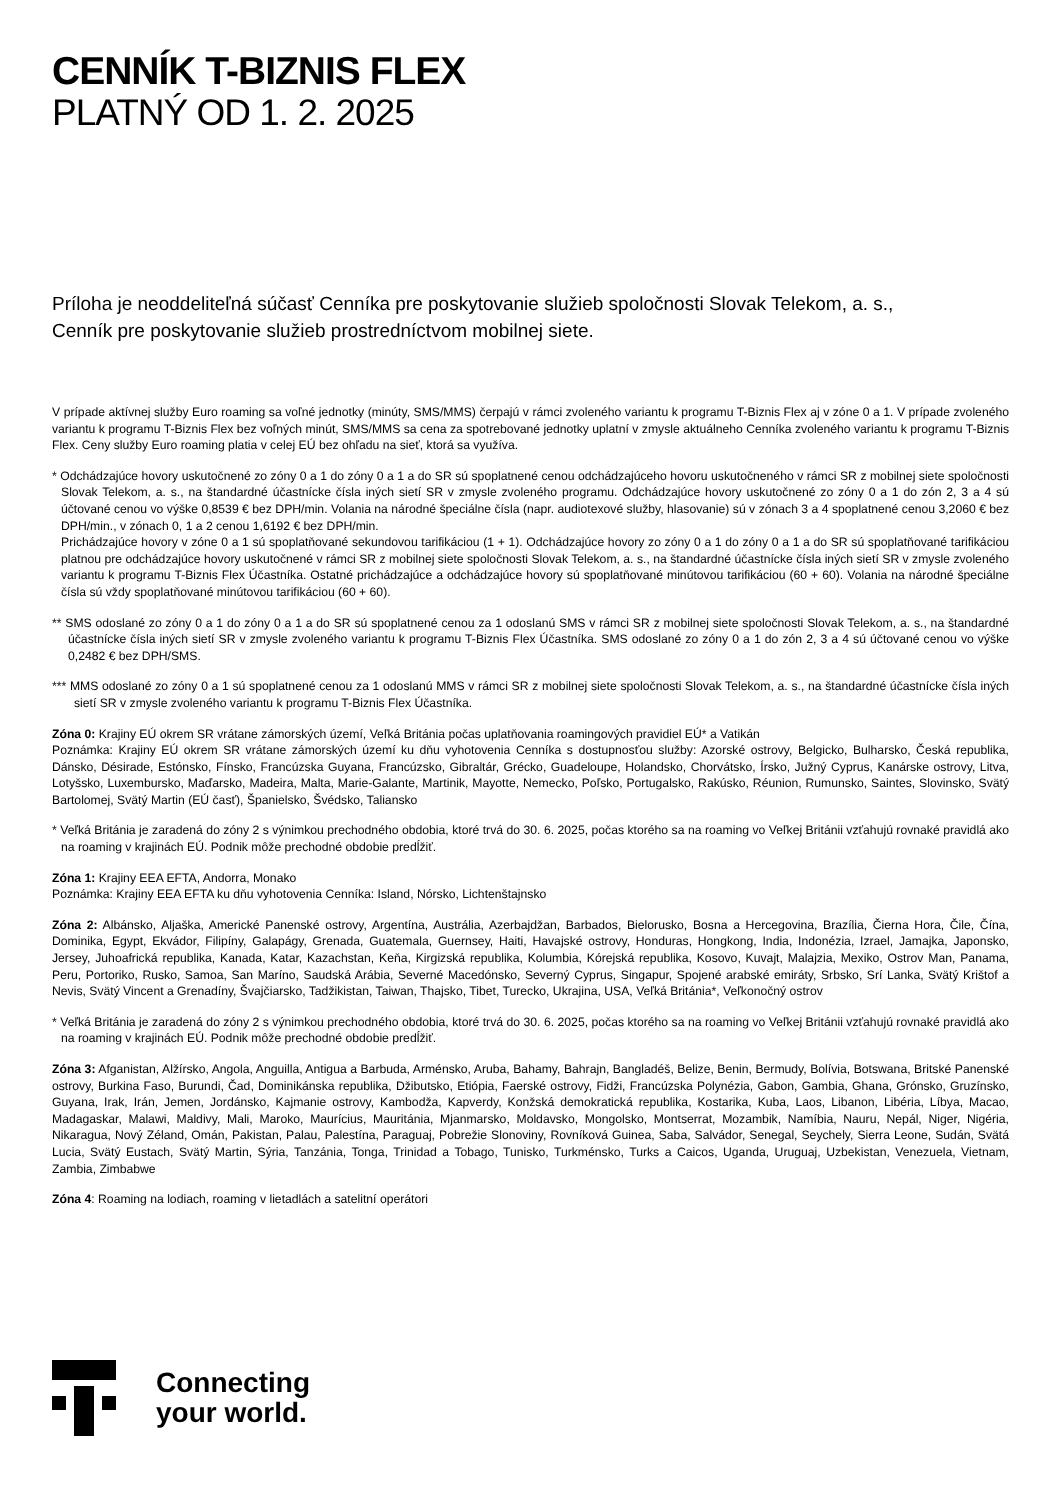CENNÍK T-BIZNIS FLEX
PLATNÝ OD 1. 2. 2025
Príloha je neoddeliteľná súčasť Cenníka pre poskytovanie služieb spoločnosti Slovak Telekom, a. s.,
Cenník pre poskytovanie služieb prostredníctvom mobilnej siete.
V prípade aktívnej služby Euro roaming sa voľné jednotky (minúty, SMS/MMS) čerpajú v rámci zvoleného variantu k programu T-Biznis Flex aj v zóne 0 a 1. V prípade zvoleného variantu k programu T-Biznis Flex bez voľných minút, SMS/MMS sa cena za spotrebované jednotky uplatní v zmysle aktuálneho Cenníka zvoleného variantu k programu T-Biznis Flex. Ceny služby Euro roaming platia v celej EÚ bez ohľadu na sieť, ktorá sa využíva.
* Odchádzajúce hovory uskutočnené zo zóny 0 a 1 do zóny 0 a 1 a do SR sú spoplatnené cenou odchádzajúceho hovoru uskutočneného v rámci SR z mobilnej siete spoločnosti Slovak Telekom, a. s., na štandardné účastnícke čísla iných sietí SR v zmysle zvoleného programu. Odchádzajúce hovory uskutočnené zo zóny 0 a 1 do zón 2, 3 a 4 sú účtované cenou vo výške 0,8539 € bez DPH/min. Volania na národné špeciálne čísla (napr. audiotexové služby, hlasovanie) sú v zónach 3 a 4 spoplatnené cenou 3,2060 € bez DPH/min., v zónach 0, 1 a 2 cenou 1,6192 € bez DPH/min.
Prichádzajúce hovory v zóne 0 a 1 sú spoplatňované sekundovou tarifikáciou (1 + 1). Odchádzajúce hovory zo zóny 0 a 1 do zóny 0 a 1 a do SR sú spoplatňované tarifikáciou platnou pre odchádzajúce hovory uskutočnené v rámci SR z mobilnej siete spoločnosti Slovak Telekom, a. s., na štandardné účastnícke čísla iných sietí SR v zmysle zvoleného variantu k programu T-Biznis Flex Účastníka. Ostatné prichádzajúce a odchádzajúce hovory sú spoplatňované minútovou tarifikáciou (60 + 60). Volania na národné špeciálne čísla sú vždy spoplatňované minútovou tarifikáciou (60 + 60).
** SMS odoslané zo zóny 0 a 1 do zóny 0 a 1 a do SR sú spoplatnené cenou za 1 odoslanú SMS v rámci SR z mobilnej siete spoločnosti Slovak Telekom, a. s., na štandardné účastnícke čísla iných sietí SR v zmysle zvoleného variantu k programu T-Biznis Flex Účastníka. SMS odoslané zo zóny 0 a 1 do zón 2, 3 a 4 sú účtované cenou vo výške 0,2482 € bez DPH/SMS.
*** MMS odoslané zo zóny 0 a 1 sú spoplatnené cenou za 1 odoslanú MMS v rámci SR z mobilnej siete spoločnosti Slovak Telekom, a. s., na štandardné účastnícke čísla iných sietí SR v zmysle zvoleného variantu k programu T-Biznis Flex Účastníka.
Zóna 0: Krajiny EÚ okrem SR vrátane zámorských území, Veľká Británia počas uplatňovania roamingových pravidiel EÚ* a Vatikán
Poznámka: Krajiny EÚ okrem SR vrátane zámorských území ku dňu vyhotovenia Cenníka s dostupnosťou služby: Azorské ostrovy, Belgicko, Bulharsko, Česká republika, Dánsko, Désirade, Estónsko, Fínsko, Francúzska Guyana, Francúzsko, Gibraltár, Grécko, Guadeloupe, Holandsko, Chorvátsko, Írsko, Južný Cyprus, Kanárske ostrovy, Litva, Lotyšsko, Luxembursko, Maďarsko, Madeira, Malta, Marie-Galante, Martinik, Mayotte, Nemecko, Poľsko, Portugalsko, Rakúsko, Réunion, Rumunsko, Saintes, Slovinsko, Svätý Bartolomej, Svätý Martin (EÚ časť), Španielsko, Švédsko, Taliansko
* Veľká Británia je zaradená do zóny 2 s výnimkou prechodného obdobia, ktoré trvá do 30. 6. 2025, počas ktorého sa na roaming vo Veľkej Británii vzťahujú rovnaké pravidlá ako na roaming v krajinách EÚ. Podnik môže prechodné obdobie predĺžiť.
Zóna 1: Krajiny EEA EFTA, Andorra, Monako
Poznámka: Krajiny EEA EFTA ku dňu vyhotovenia Cenníka: Island, Nórsko, Lichtenštajnsko
Zóna 2: Albánsko, Aljaška, Americké Panenské ostrovy, Argentína, Austrália, Azerbajdžan, Barbados, Bielorusko, Bosna a Hercegovina, Brazília, Čierna Hora, Čile, Čína, Dominika, Egypt, Ekvádor, Filipíny, Galapágy, Grenada, Guatemala, Guernsey, Haiti, Havajské ostrovy, Honduras, Hongkong, India, Indonézia, Izrael, Jamajka, Japonsko, Jersey, Juhoafrická republika, Kanada, Katar, Kazachstan, Keňa, Kirgizská republika, Kolumbia, Kórejská republika, Kosovo, Kuvajt, Malajzia, Mexiko, Ostrov Man, Panama, Peru, Portoriko, Rusko, Samoa, San Maríno, Saudská Arábia, Severné Macedónsko, Severný Cyprus, Singapur, Spojené arabské emiráty, Srbsko, Srí Lanka, Svätý Krištof a Nevis, Svätý Vincent a Grenadíny, Švajčiarsko, Tadžikistan, Taiwan, Thajsko, Tibet, Turecko, Ukrajina, USA, Veľká Británia*, Veľkonočný ostrov
* Veľká Británia je zaradená do zóny 2 s výnimkou prechodného obdobia, ktoré trvá do 30. 6. 2025, počas ktorého sa na roaming vo Veľkej Británii vzťahujú rovnaké pravidlá ako na roaming v krajinách EÚ. Podnik môže prechodné obdobie predĺžiť.
Zóna 3: Afganistan, Alžírsko, Angola, Anguilla, Antigua a Barbuda, Arménsko, Aruba, Bahamy, Bahrajn, Bangladéš, Belize, Benin, Bermudy, Bolívia, Botswana, Britské Panenské ostrovy, Burkina Faso, Burundi, Čad, Dominikánska republika, Džibutsko, Etiópia, Faerské ostrovy, Fidži, Francúzska Polynézia, Gabon, Gambia, Ghana, Grónsko, Gruzínsko, Guyana, Irak, Irán, Jemen, Jordánsko, Kajmanie ostrovy, Kambodža, Kapverdy, Konžská demokratická republika, Kostarika, Kuba, Laos, Libanon, Libéria, Líbya, Macao, Madagaskar, Malawi, Maldivy, Mali, Maroko, Maurícius, Mauritánia, Mjanmarsko, Moldavsko, Mongolsko, Montserrat, Mozambik, Namíbia, Nauru, Nepál, Niger, Nigéria, Nikaragua, Nový Zéland, Omán, Pakistan, Palau, Palestína, Paraguaj, Pobrežie Slonoviny, Rovníková Guinea, Saba, Salvádor, Senegal, Seychely, Sierra Leone, Sudán, Svätá Lucia, Svätý Eustach, Svätý Martin, Sýria, Tanzánia, Tonga, Trinidad a Tobago, Tunisko, Turkménsko, Turks a Caicos, Uganda, Uruguaj, Uzbekistan, Venezuela, Vietnam, Zambia, Zimbabwe
Zóna 4: Roaming na lodiach, roaming v lietadlách a satelitní operátori
Connecting
your world.